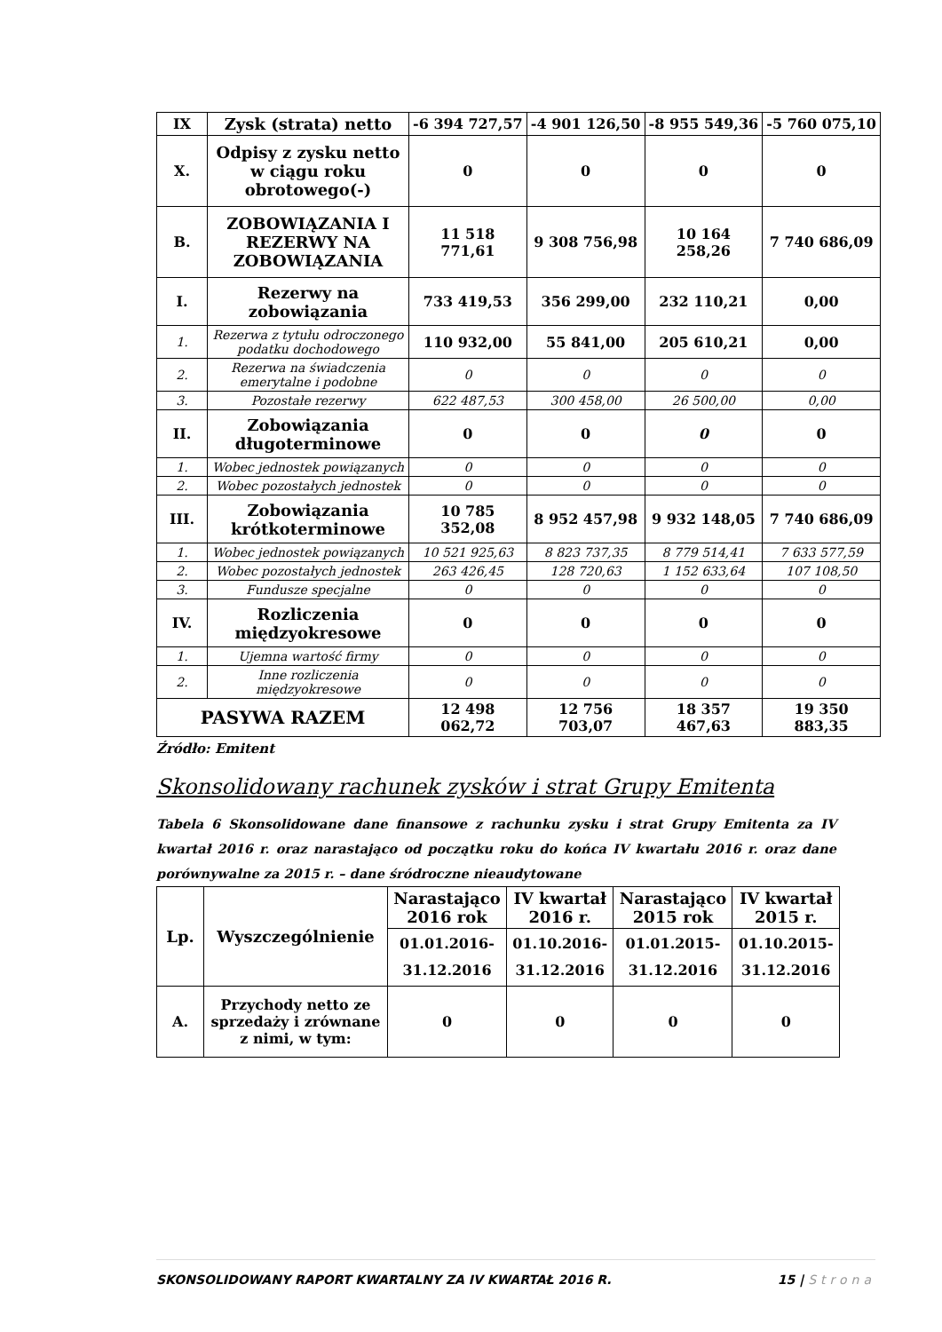| IX | Zysk (strata) netto | -6 394 727,57 | -4 901 126,50 | -8 955 549,36 | -5 760 075,10 |
| X. | Odpisy z zysku netto w ciągu roku obrotowego(-) | 0 | 0 | 0 | 0 |
| B. | ZOBOWIĄZANIA I REZERWY NA ZOBOWIĄZANIA | 11 518 771,61 | 9 308 756,98 | 10 164 258,26 | 7 740 686,09 |
| I. | Rezerwy na zobowiązania | 733 419,53 | 356 299,00 | 232 110,21 | 0,00 |
| 1. | Rezerwa z tytułu odroczonego podatku dochodowego | 110 932,00 | 55 841,00 | 205 610,21 | 0,00 |
| 2. | Rezerwa na świadczenia emerytalne i podobne | 0 | 0 | 0 | 0 |
| 3. | Pozostałe rezerwy | 622 487,53 | 300 458,00 | 26 500,00 | 0,00 |
| II. | Zobowiązania długoterminowe | 0 | 0 | 0 | 0 |
| 1. | Wobec jednostek powiązanych | 0 | 0 | 0 | 0 |
| 2. | Wobec pozostałych jednostek | 0 | 0 | 0 | 0 |
| III. | Zobowiązania krótkoterminowe | 10 785 352,08 | 8 952 457,98 | 9 932 148,05 | 7 740 686,09 |
| 1. | Wobec jednostek powiązanych | 10 521 925,63 | 8 823 737,35 | 8 779 514,41 | 7 633 577,59 |
| 2. | Wobec pozostałych jednostek | 263 426,45 | 128 720,63 | 1 152 633,64 | 107 108,50 |
| 3. | Fundusze specjalne | 0 | 0 | 0 | 0 |
| IV. | Rozliczenia międzyokresowe | 0 | 0 | 0 | 0 |
| 1. | Ujemna wartość firmy | 0 | 0 | 0 | 0 |
| 2. | Inne rozliczenia międzyokresowe | 0 | 0 | 0 | 0 |
| PASYWA RAZEM | | 12 498 062,72 | 12 756 703,07 | 18 357 467,63 | 19 350 883,35 |
Źródło: Emitent
Skonsolidowany rachunek zysków i strat Grupy Emitenta
Tabela 6 Skonsolidowane dane finansowe z rachunku zysku i strat Grupy Emitenta za IV kwartał 2016 r. oraz narastająco od początku roku do końca IV kwartału 2016 r. oraz dane porównywalne za 2015 r. – dane śródroczne nieaudytowane
| Lp. | Wyszczególnienie | Narastająco 2016 rok | IV kwartał 2016 r. | Narastająco 2015 rok | IV kwartał 2015 r. |
| --- | --- | --- | --- | --- | --- |
| | | 01.01.2016-31.12.2016 | 01.10.2016-31.12.2016 | 01.01.2015-31.12.2016 | 01.10.2015-31.12.2016 |
| A. | Przychody netto ze sprzedaży i zrównane z nimi, w tym: | 0 | 0 | 0 | 0 |
SKONSOLIDOWANY RAPORT KWARTALNY ZA IV KWARTAŁ 2016 R. 15 | Strona